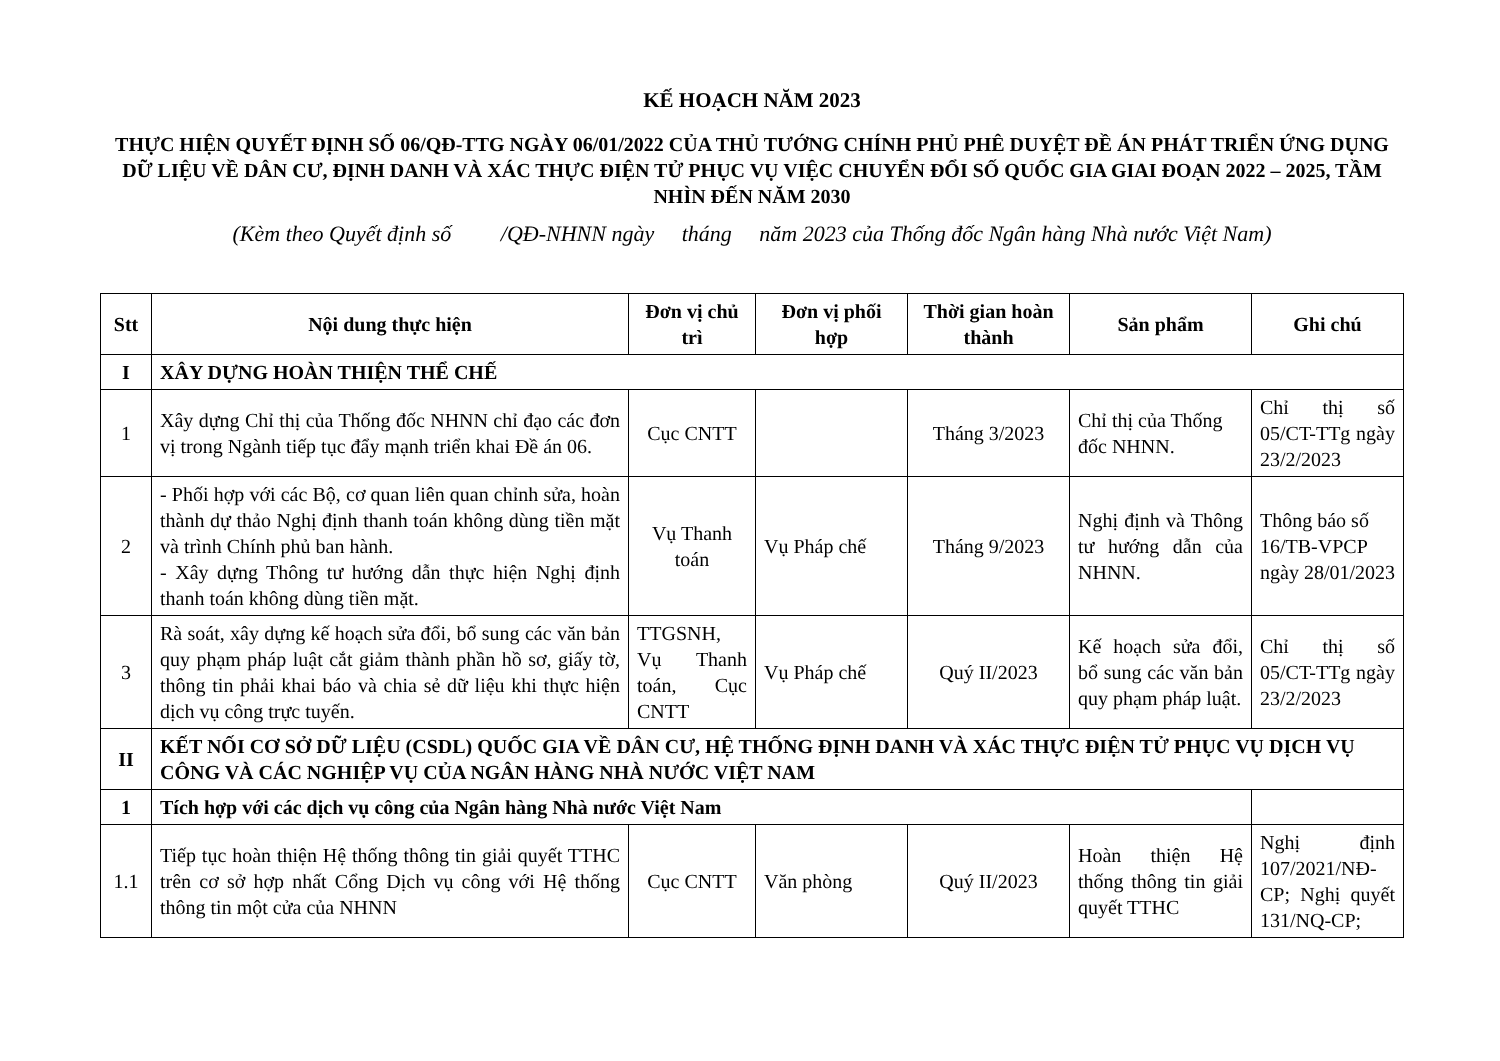KẾ HOẠCH NĂM 2023
THỰC HIỆN QUYẾT ĐỊNH SỐ 06/QĐ-TTG NGÀY 06/01/2022 CỦA THỦ TƯỚNG CHÍNH PHỦ PHÊ DUYỆT ĐỀ ÁN PHÁT TRIỂN ỨNG DỤNG DỮ LIỆU VỀ DÂN CƯ, ĐỊNH DANH VÀ XÁC THỰC ĐIỆN TỬ PHỤC VỤ VIỆC CHUYỂN ĐỔI SỐ QUỐC GIA GIAI ĐOẠN 2022 – 2025, TẦM NHÌN ĐẾN NĂM 2030
(Kèm theo Quyết định số /QĐ-NHNN ngày tháng năm 2023 của Thống đốc Ngân hàng Nhà nước Việt Nam)
| Stt | Nội dung thực hiện | Đơn vị chủ trì | Đơn vị phối hợp | Thời gian hoàn thành | Sản phẩm | Ghi chú |
| --- | --- | --- | --- | --- | --- | --- |
| I | XÂY DỰNG HOÀN THIỆN THỂ CHẾ | | | | | |
| 1 | Xây dựng Chỉ thị của Thống đốc NHNN chỉ đạo các đơn vị trong Ngành tiếp tục đẩy mạnh triển khai Đề án 06. | Cục CNTT | | Tháng 3/2023 | Chỉ thị của Thống đốc NHNN. | Chỉ thị số 05/CT-TTg ngày 23/2/2023 |
| 2 | - Phối hợp với các Bộ, cơ quan liên quan chỉnh sửa, hoàn thành dự thảo Nghị định thanh toán không dùng tiền mặt và trình Chính phủ ban hành. - Xây dựng Thông tư hướng dẫn thực hiện Nghị định thanh toán không dùng tiền mặt. | Vụ Thanh toán | Vụ Pháp chế | Tháng 9/2023 | Nghị định và Thông tư hướng dẫn của NHNN. | Thông báo số 16/TB-VPCP ngày 28/01/2023 |
| 3 | Rà soát, xây dựng kế hoạch sửa đổi, bổ sung các văn bản quy phạm pháp luật cắt giảm thành phần hồ sơ, giấy tờ, thông tin phải khai báo và chia sẻ dữ liệu khi thực hiện dịch vụ công trực tuyến. | TTGSNH, Vụ Thanh toán, Cục CNTT | Vụ Pháp chế | Quý II/2023 | Kế hoạch sửa đổi, bổ sung các văn bản quy phạm pháp luật. | Chỉ thị số 05/CT-TTg ngày 23/2/2023 |
| II | KẾT NỐI CƠ SỞ DỮ LIỆU (CSDL) QUỐC GIA VỀ DÂN CƯ, HỆ THỐNG ĐỊNH DANH VÀ XÁC THỰC ĐIỆN TỬ PHỤC VỤ DỊCH VỤ CÔNG VÀ CÁC NGHIỆP VỤ CỦA NGÂN HÀNG NHÀ NƯỚC VIỆT NAM | | | | | |
| 1 | Tích hợp với các dịch vụ công của Ngân hàng Nhà nước Việt Nam | | | | | |
| 1.1 | Tiếp tục hoàn thiện Hệ thống thông tin giải quyết TTHC trên cơ sở hợp nhất Cổng Dịch vụ công với Hệ thống thông tin một cửa của NHNN | Cục CNTT | Văn phòng | Quý II/2023 | Hoàn thiện Hệ thống thông tin giải quyết TTHC | Nghị định 107/2021/NĐ-CP; Nghị quyết 131/NQ-CP; |